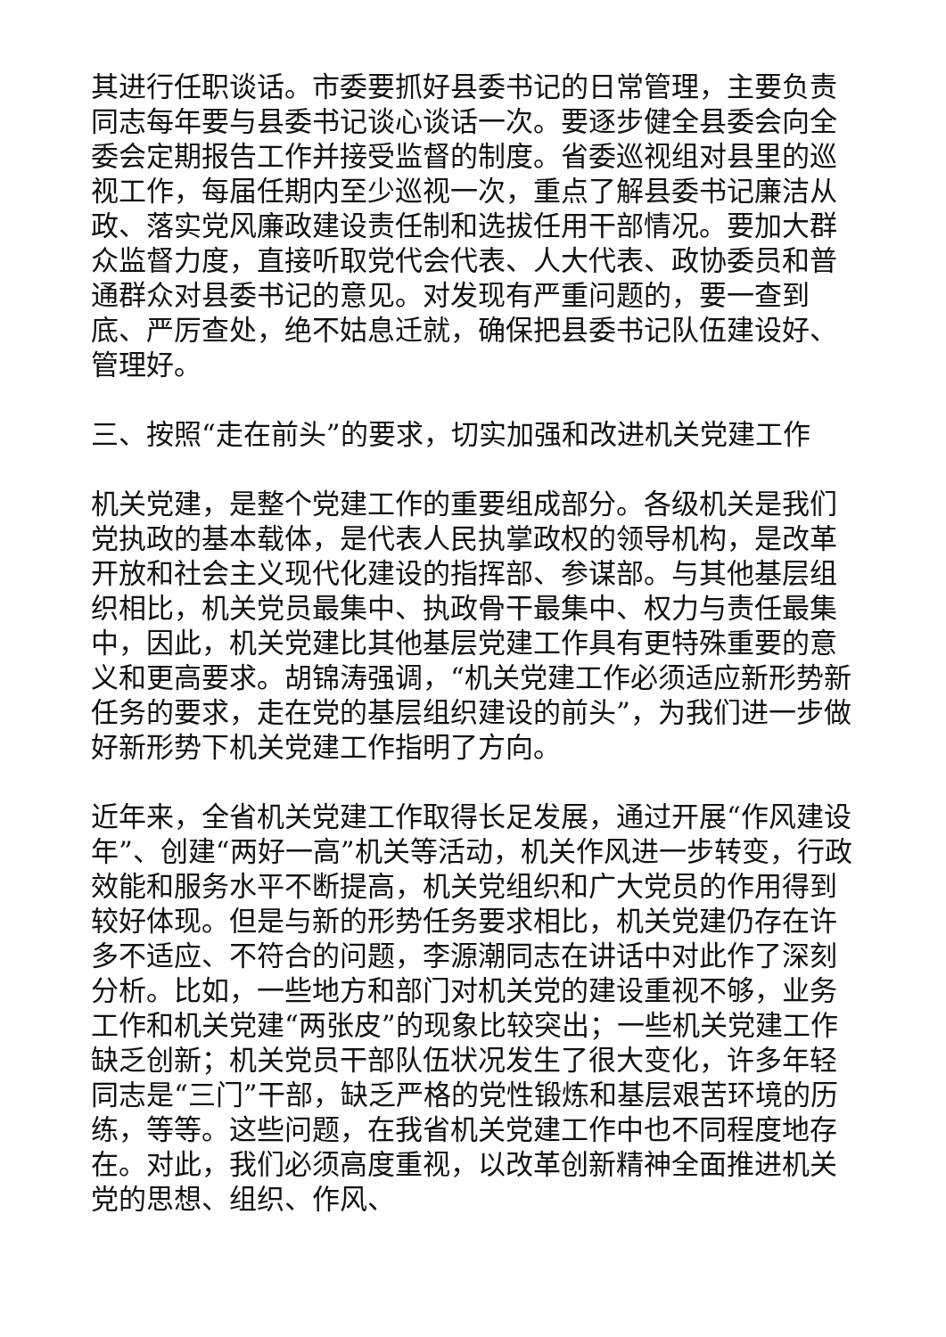其进行任职谈话。市委要抓好县委书记的日常管理，主要负责同志每年要与县委书记谈心谈话一次。要逐步健全县委会向全委会定期报告工作并接受监督的制度。省委巡视组对县里的巡视工作，每届任期内至少巡视一次，重点了解县委书记廉洁从政、落实党风廉政建设责任制和选拔任用干部情况。要加大群众监督力度，直接听取党代会代表、人大代表、政协委员和普通群众对县委书记的意见。对发现有严重问题的，要一查到底、严厉查处，绝不姑息迁就，确保把县委书记队伍建设好、管理好。
三、按照“走在前头”的要求，切实加强和改进机关党建工作
机关党建，是整个党建工作的重要组成部分。各级机关是我们党执政的基本载体，是代表人民执掌政权的领导机构，是改革开放和社会主义现代化建设的指挥部、参谋部。与其他基层组织相比，机关党员最集中、执政骨干最集中、权力与责任最集中，因此，机关党建比其他基层党建工作具有更特殊重要的意义和更高要求。胡锦涛强调，“机关党建工作必须适应新形势新任务的要求，走在党的基层组织建设的前头”，为我们进一步做好新形势下机关党建工作指明了方向。
近年来，全省机关党建工作取得长足发展，通过开展“作风建设年”、创建“两好一高”机关等活动，机关作风进一步转变，行政效能和服务水平不断提高，机关党组织和广大党员的作用得到较好体现。但是与新的形势任务要求相比，机关党建仍存在许多不适应、不符合的问题，李源潮同志在讲话中对此作了深刻分析。比如，一些地方和部门对机关党的建设重视不够，业务工作和机关党建“两张皮”的现象比较突出；一些机关党建工作缺乏创新；机关党员干部队伍状况发生了很大变化，许多年轻同志是“三门”干部，缺乏严格的党性锻炼和基层艰苦环境的历练，等等。这些问题，在我省机关党建工作中也不同程度地存在。对此，我们必须高度重视，以改革创新精神全面推进机关党的思想、组织、作风、